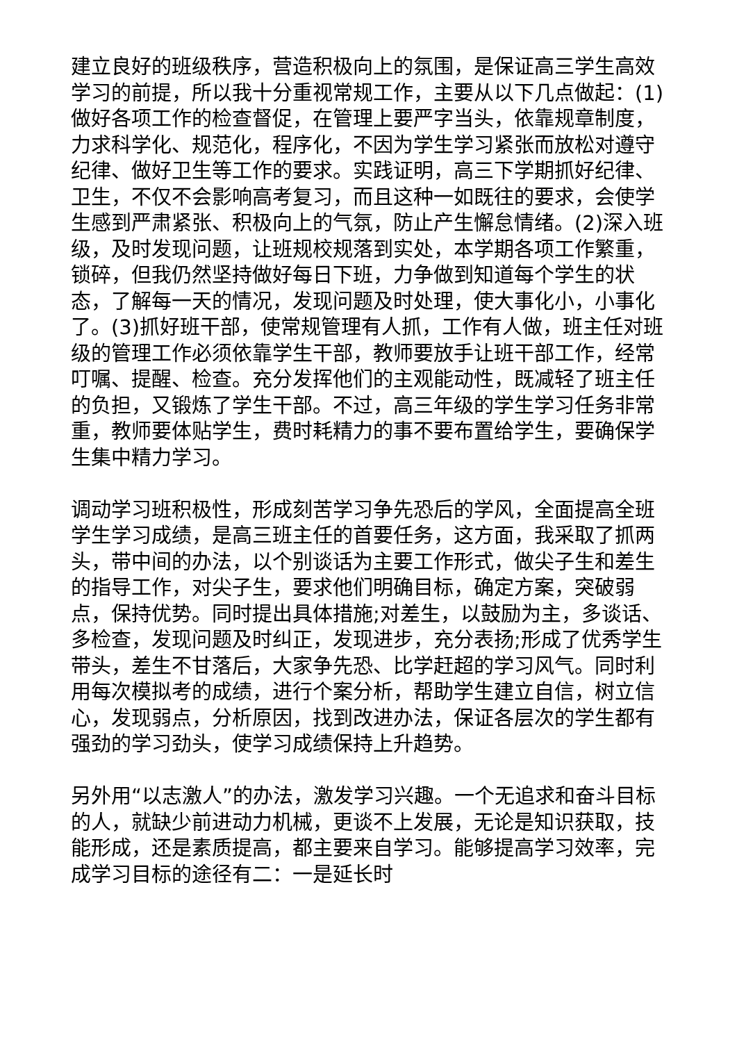建立良好的班级秩序，营造积极向上的氛围，是保证高三学生高效学习的前提，所以我十分重视常规工作，主要从以下几点做起：(1)做好各项工作的检查督促，在管理上要严字当头，依靠规章制度，力求科学化、规范化，程序化，不因为学生学习紧张而放松对遵守纪律、做好卫生等工作的要求。实践证明，高三下学期抓好纪律、卫生，不仅不会影响高考复习，而且这种一如既往的要求，会使学生感到严肃紧张、积极向上的气氛，防止产生懈怠情绪。(2)深入班级，及时发现问题，让班规校规落到实处，本学期各项工作繁重，锁碎，但我仍然坚持做好每日下班，力争做到知道每个学生的状态，了解每一天的情况，发现问题及时处理，使大事化小，小事化了。(3)抓好班干部，使常规管理有人抓，工作有人做，班主任对班级的管理工作必须依靠学生干部，教师要放手让班干部工作，经常叮嘱、提醒、检查。充分发挥他们的主观能动性，既减轻了班主任的负担，又锻炼了学生干部。不过，高三年级的学生学习任务非常重，教师要体贴学生，费时耗精力的事不要布置给学生，要确保学生集中精力学习。
调动学习班积极性，形成刻苦学习争先恐后的学风，全面提高全班学生学习成绩，是高三班主任的首要任务，这方面，我采取了抓两头，带中间的办法，以个别谈话为主要工作形式，做尖子生和差生的指导工作，对尖子生，要求他们明确目标，确定方案，突破弱点，保持优势。同时提出具体措施;对差生，以鼓励为主，多谈话、多检查，发现问题及时纠正，发现进步，充分表扬;形成了优秀学生带头，差生不甘落后，大家争先恐、比学赶超的学习风气。同时利用每次模拟考的成绩，进行个案分析，帮助学生建立自信，树立信心，发现弱点，分析原因，找到改进办法，保证各层次的学生都有强劲的学习劲头，使学习成绩保持上升趋势。
另外用“以志激人”的办法，激发学习兴趣。一个无追求和奋斗目标的人，就缺少前进动力机械，更谈不上发展，无论是知识获取，技能形成，还是素质提高，都主要来自学习。能够提高学习效率，完成学习目标的途径有二：一是延长时